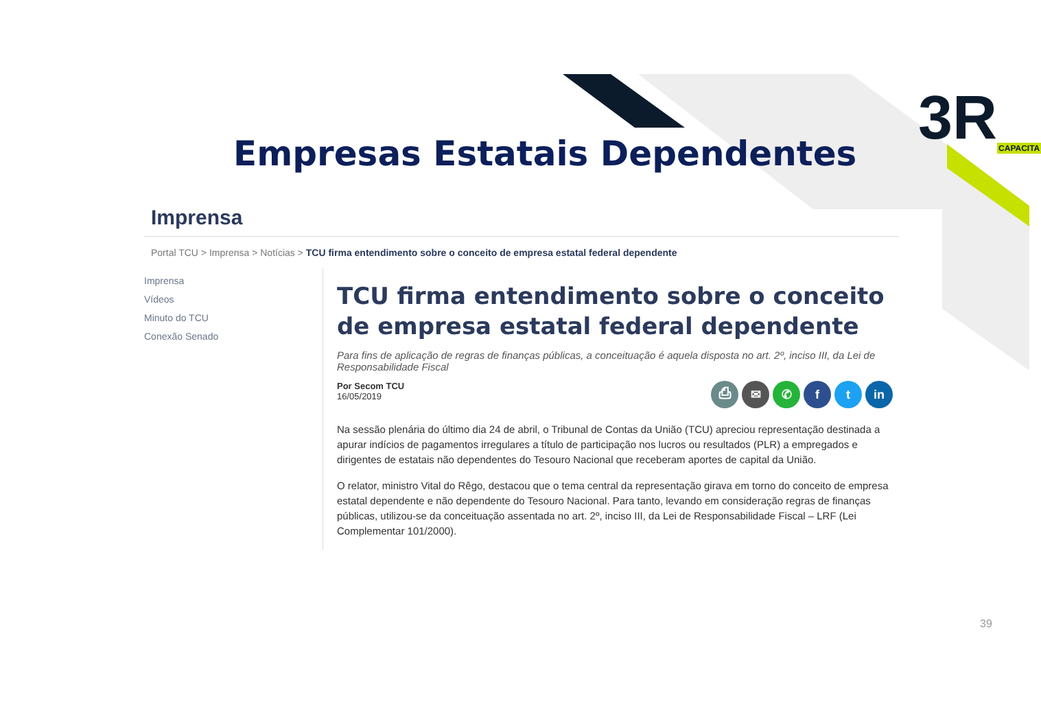3RCAPACITA
Empresas Estatais Dependentes
Imprensa
Portal TCU > Imprensa > Notícias > TCU firma entendimento sobre o conceito de empresa estatal federal dependente
Imprensa
Vídeos
Minuto do TCU
Conexão Senado
TCU firma entendimento sobre o conceito de empresa estatal federal dependente
Para fins de aplicação de regras de finanças públicas, a conceituação é aquela disposta no art. 2º, inciso III, da Lei de Responsabilidade Fiscal
Por Secom TCU
16/05/2019
⎙ ✉ ✆ f t in
Na sessão plenária do último dia 24 de abril, o Tribunal de Contas da União (TCU) apreciou representação destinada a apurar indícios de pagamentos irregulares a título de participação nos lucros ou resultados (PLR) a empregados e dirigentes de estatais não dependentes do Tesouro Nacional que receberam aportes de capital da União.
O relator, ministro Vital do Rêgo, destacou que o tema central da representação girava em torno do conceito de empresa estatal dependente e não dependente do Tesouro Nacional. Para tanto, levando em consideração regras de finanças públicas, utilizou-se da conceituação assentada no art. 2º, inciso III, da Lei de Responsabilidade Fiscal – LRF (Lei Complementar 101/2000).
39